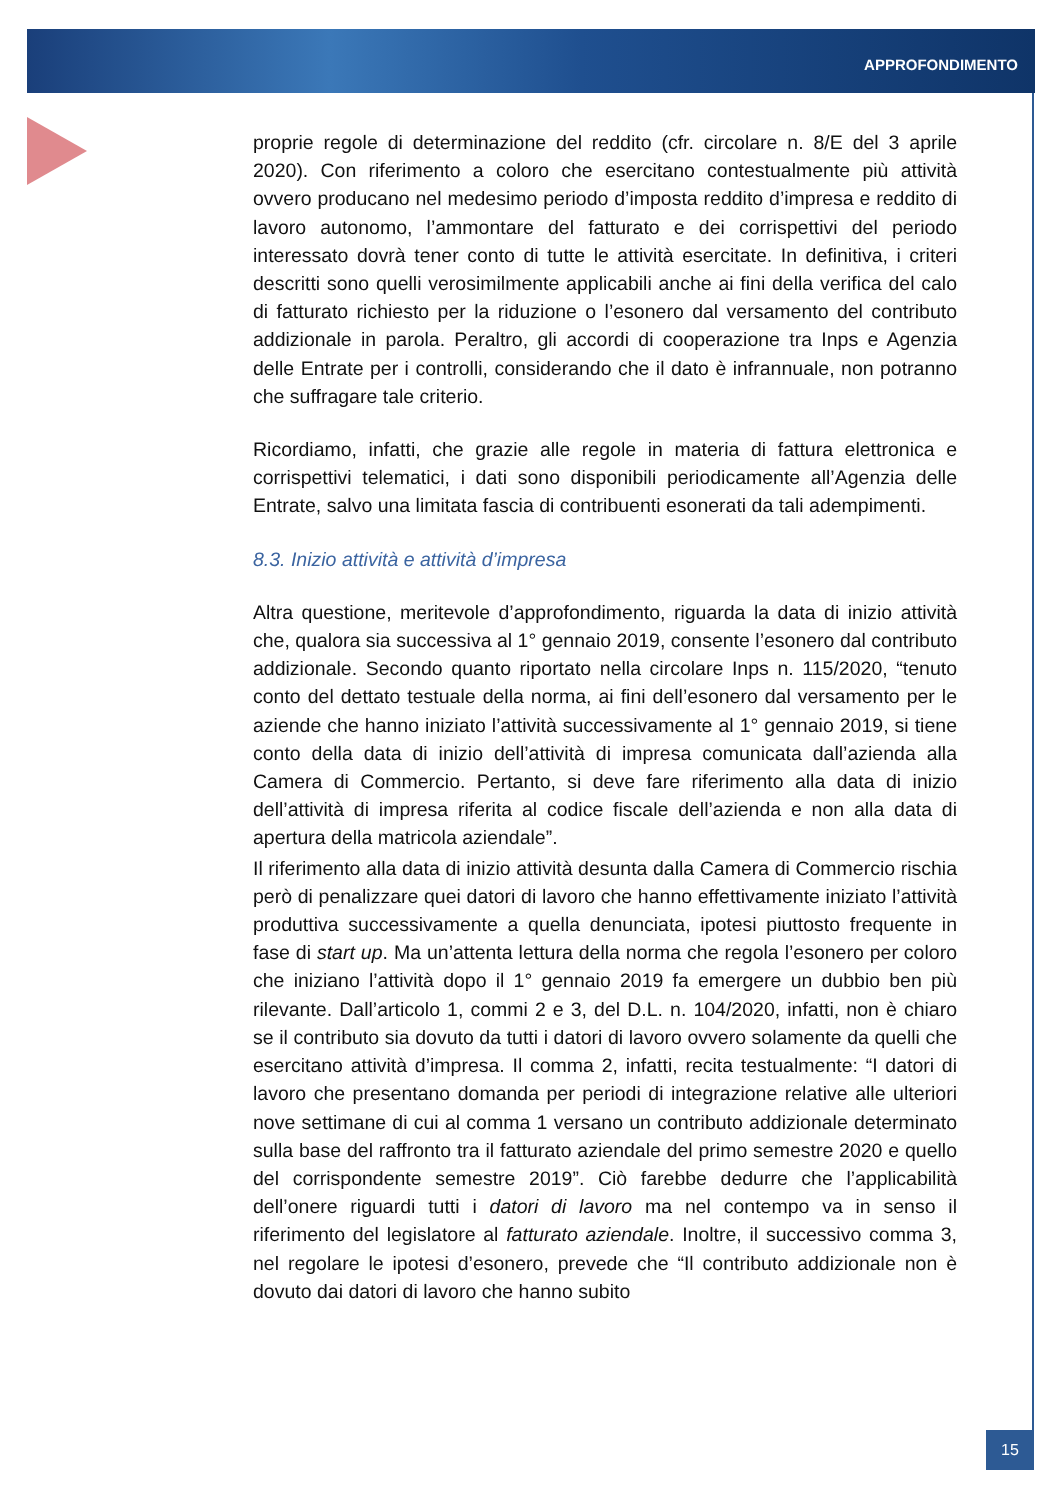APPROFONDIMENTO
proprie regole di determinazione del reddito (cfr. circolare n. 8/E del 3 aprile 2020). Con riferimento a coloro che esercitano contestualmente più attività ovvero producano nel medesimo periodo d’imposta reddito d’impresa e reddito di lavoro autonomo, l’ammontare del fatturato e dei corrispettivi del periodo interessato dovrà tener conto di tutte le attività esercitate. In definitiva, i criteri descritti sono quelli verosimilmente applicabili anche ai fini della verifica del calo di fatturato richiesto per la riduzione o l’esonero dal versamento del contributo addizionale in parola. Peraltro, gli accordi di cooperazione tra Inps e Agenzia delle Entrate per i controlli, considerando che il dato è infrannuale, non potranno che suffragare tale criterio.
Ricordiamo, infatti, che grazie alle regole in materia di fattura elettronica e corrispettivi telematici, i dati sono disponibili periodicamente all’Agenzia delle Entrate, salvo una limitata fascia di contribuenti esonerati da tali adempimenti.
8.3. Inizio attività e attività d’impresa
Altra questione, meritevole d’approfondimento, riguarda la data di inizio attività che, qualora sia successiva al 1° gennaio 2019, consente l’esonero dal contributo addizionale. Secondo quanto riportato nella circolare Inps n. 115/2020, “tenuto conto del dettato testuale della norma, ai fini dell’esonero dal versamento per le aziende che hanno iniziato l’attività successivamente al 1° gennaio 2019, si tiene conto della data di inizio dell’attività di impresa comunicata dall’azienda alla Camera di Commercio. Pertanto, si deve fare riferimento alla data di inizio dell’attività di impresa riferita al codice fiscale dell’azienda e non alla data di apertura della matricola aziendale”.
Il riferimento alla data di inizio attività desunta dalla Camera di Commercio rischia però di penalizzare quei datori di lavoro che hanno effettivamente iniziato l’attività produttiva successivamente a quella denunciata, ipotesi piuttosto frequente in fase di start up. Ma un’attenta lettura della norma che regola l’esonero per coloro che iniziano l’attività dopo il 1° gennaio 2019 fa emergere un dubbio ben più rilevante. Dall’articolo 1, commi 2 e 3, del D.L. n. 104/2020, infatti, non è chiaro se il contributo sia dovuto da tutti i datori di lavoro ovvero solamente da quelli che esercitano attività d’impresa. Il comma 2, infatti, recita testualmente: “I datori di lavoro che presentano domanda per periodi di integrazione relative alle ulteriori nove settimane di cui al comma 1 versano un contributo addizionale determinato sulla base del raffronto tra il fatturato aziendale del primo semestre 2020 e quello del corrispondente semestre 2019”. Ciò farebbe dedurre che l’applicabilità dell’onere riguardi tutti i datori di lavoro ma nel contempo va in senso il riferimento del legislatore al fatturato aziendale. Inoltre, il successivo comma 3, nel regolare le ipotesi d’esonero, prevede che “Il contributo addizionale non è dovuto dai datori di lavoro che hanno subito
15